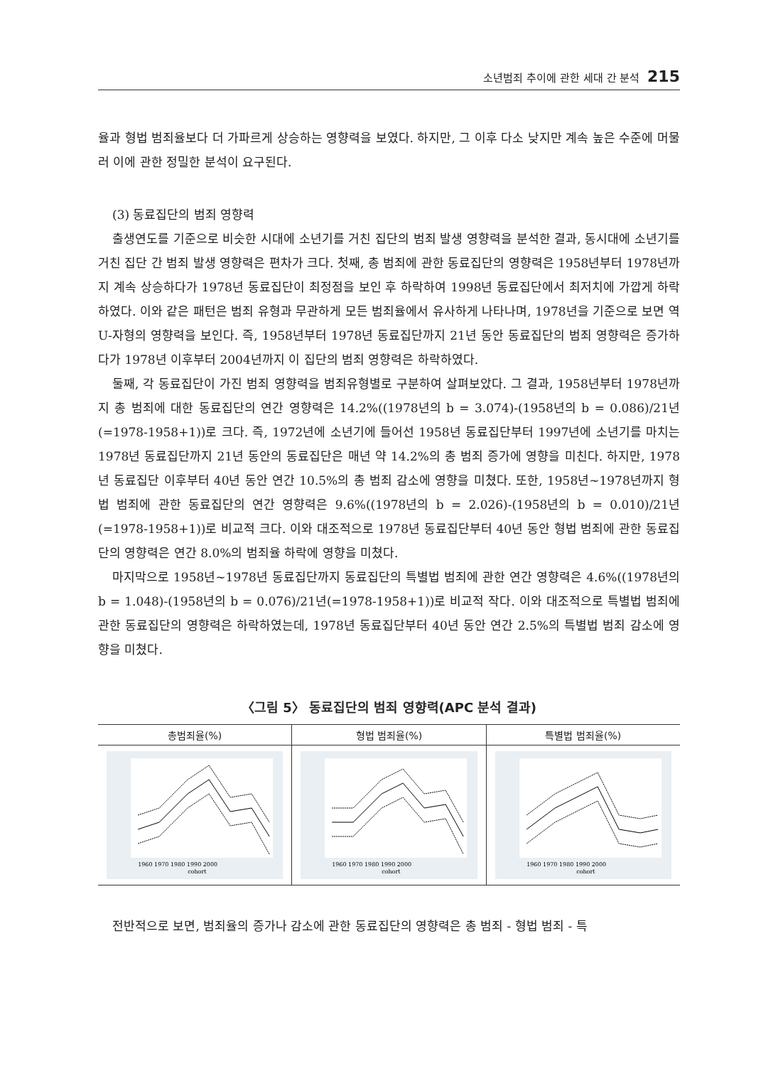소년범죄 추이에 관한 세대 간 분석 215
율과 형법 범죄율보다 더 가파르게 상승하는 영향력을 보였다. 하지만, 그 이후 다소 낮지만 계속 높은 수준에 머물러 이에 관한 정밀한 분석이 요구된다.
(3) 동료집단의 범죄 영향력
출생연도를 기준으로 비슷한 시대에 소년기를 거친 집단의 범죄 발생 영향력을 분석한 결과, 동시대에 소년기를 거친 집단 간 범죄 발생 영향력은 편차가 크다. 첫째, 총 범죄에 관한 동료집단의 영향력은 1958년부터 1978년까지 계속 상승하다가 1978년 동료집단이 최정점을 보인 후 하락하여 1998년 동료집단에서 최저치에 가깝게 하락하였다. 이와 같은 패턴은 범죄 유형과 무관하게 모든 범죄율에서 유사하게 나타나며, 1978년을 기준으로 보면 역 U-자형의 영향력을 보인다. 즉, 1958년부터 1978년 동료집단까지 21년 동안 동료집단의 범죄 영향력은 증가하다가 1978년 이후부터 2004년까지 이 집단의 범죄 영향력은 하락하였다.
둘째, 각 동료집단이 가진 범죄 영향력을 범죄유형별로 구분하여 살펴보았다. 그 결과, 1958년부터 1978년까지 총 범죄에 대한 동료집단의 연간 영향력은 14.2%((1978년의 b = 3.074)-(1958년의 b = 0.086)/21년(=1978-1958+1))로 크다. 즉, 1972년에 소년기에 들어선 1958년 동료집단부터 1997년에 소년기를 마치는 1978년 동료집단까지 21년 동안의 동료집단은 매년 약 14.2%의 총 범죄 증가에 영향을 미친다. 하지만, 1978년 동료집단 이후부터 40년 동안 연간 10.5%의 총 범죄 감소에 영향을 미쳤다. 또한, 1958년~1978년까지 형법 범죄에 관한 동료집단의 연간 영향력은 9.6%((1978년의 b = 2.026)-(1958년의 b = 0.010)/21년(=1978-1958+1))로 비교적 크다. 이와 대조적으로 1978년 동료집단부터 40년 동안 형법 범죄에 관한 동료집단의 영향력은 연간 8.0%의 범죄율 하락에 영향을 미쳤다.
마지막으로 1958년~1978년 동료집단까지 동료집단의 특별법 범죄에 관한 연간 영향력은 4.6%((1978년의 b = 1.048)-(1958년의 b = 0.076)/21년(=1978-1958+1))로 비교적 작다. 이와 대조적으로 특별법 범죄에 관한 동료집단의 영향력은 하락하였는데, 1978년 동료집단부터 40년 동안 연간 2.5%의 특별법 범죄 감소에 영향을 미쳤다.
〈그림 5〉 동료집단의 범죄 영향력(APC 분석 결과)
| 총범죄율(%) | 형법 범죄율(%) | 특별법 범죄율(%) |
| --- | --- | --- |
| 1960 1970 1980 1990 2000 cohort | 1960 1970 1980 1990 2000 cohort | 1960 1970 1980 1990 2000 cohort |
전반적으로 보면, 범죄율의 증가나 감소에 관한 동료집단의 영향력은 총 범죄 - 형법 범죄 - 특